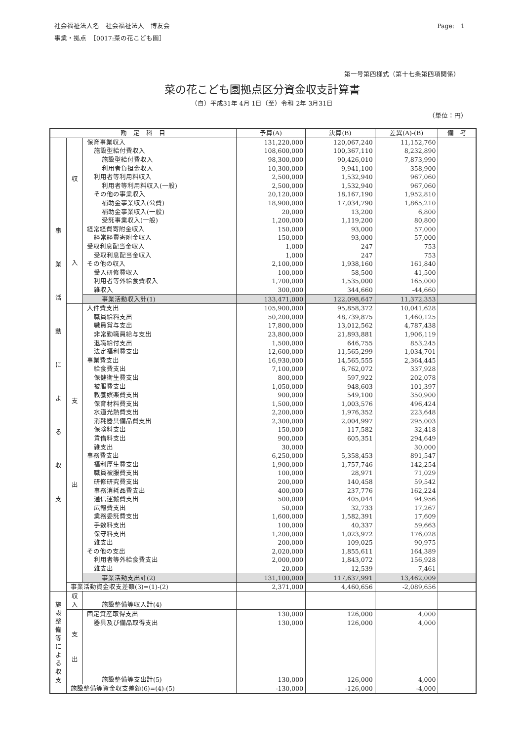社会福祉法人名　社会福祉法人　博友会
事業・拠点　［0017:菜の花こども園］
Page:　1
第一号第四様式（第十七条第四項関係）
菜の花こども園拠点区分資金収支計算書
（自）平成31年 4月 1日（至）令和 2年 3月31日
（単位：円）
| 勘 定 科 目 | | | 予算(A) | 決算(B) | 差異(A)-(B) | 備 考 |
| --- | --- | --- | --- | --- | --- | --- |
| 事 業 活 動 に よ る 収 支 | 収 入 | 保育事業収入 | 131,220,000 | 120,067,240 | 11,152,760 | |
| | | 施設型給付費収入 | 108,600,000 | 100,367,110 | 8,232,890 | |
| | | 施設型給付費収入 | 98,300,000 | 90,426,010 | 7,873,990 | |
| | | 利用者負担金収入 | 10,300,000 | 9,941,100 | 358,900 | |
| | | 利用者等利用料収入 | 2,500,000 | 1,532,940 | 967,060 | |
| | | 利用者等利用料収入(一般) | 2,500,000 | 1,532,940 | 967,060 | |
| | | その他の事業収入 | 20,120,000 | 18,167,190 | 1,952,810 | |
| | | 補助金事業収入(公費) | 18,900,000 | 17,034,790 | 1,865,210 | |
| | | 補助金事業収入(一般) | 20,000 | 13,200 | 6,800 | |
| | | 受託事業収入(一般) | 1,200,000 | 1,119,200 | 80,800 | |
| | | 経常経費寄附金収入 | 150,000 | 93,000 | 57,000 | |
| | | 経常経費寄附金収入 | 150,000 | 93,000 | 57,000 | |
| | | 受取利息配当金収入 | 1,000 | 247 | 753 | |
| | | 受取利息配当金収入 | 1,000 | 247 | 753 | |
| | | その他の収入 | 2,100,000 | 1,938,160 | 161,840 | |
| | | 受入研修費収入 | 100,000 | 58,500 | 41,500 | |
| | | 利用者等外給食費収入 | 1,700,000 | 1,535,000 | 165,000 | |
| | | 雑収入 | 300,000 | 344,660 | -44,660 | |
| | | 事業活動収入計(1) | 133,471,000 | 122,098,647 | 11,372,353 | |
| | 支 出 | 人件費支出 | 105,900,000 | 95,858,372 | 10,041,628 | |
| | | 職員給料支出 | 50,200,000 | 48,739,875 | 1,460,125 | |
| | | 職員賞与支出 | 17,800,000 | 13,012,562 | 4,787,438 | |
| | | 非常勤職員給与支出 | 23,800,000 | 21,893,881 | 1,906,119 | |
| | | 退職給付支出 | 1,500,000 | 646,755 | 853,245 | |
| | | 法定福利費支出 | 12,600,000 | 11,565,299 | 1,034,701 | |
| | | 事業費支出 | 16,930,000 | 14,565,555 | 2,364,445 | |
| | | 給食費支出 | 7,100,000 | 6,762,072 | 337,928 | |
| | | 保健衛生費支出 | 800,000 | 597,922 | 202,078 | |
| | | 被服費支出 | 1,050,000 | 948,603 | 101,397 | |
| | | 教養娯楽費支出 | 900,000 | 549,100 | 350,900 | |
| | | 保育材料費支出 | 1,500,000 | 1,003,576 | 496,424 | |
| | | 水道光熱費支出 | 2,200,000 | 1,976,352 | 223,648 | |
| | | 消耗器具備品費支出 | 2,300,000 | 2,004,997 | 295,003 | |
| | | 保険料支出 | 150,000 | 117,582 | 32,418 | |
| | | 賃借料支出 | 900,000 | 605,351 | 294,649 | |
| | | 雑支出 | 30,000 | | 30,000 | |
| | | 事務費支出 | 6,250,000 | 5,358,453 | 891,547 | |
| | | 福利厚生費支出 | 1,900,000 | 1,757,746 | 142,254 | |
| | | 職員被服費支出 | 100,000 | 28,971 | 71,029 | |
| | | 研修研究費支出 | 200,000 | 140,458 | 59,542 | |
| | | 事務消耗品費支出 | 400,000 | 237,776 | 162,224 | |
| | | 通信運搬費支出 | 500,000 | 405,044 | 94,956 | |
| | | 広報費支出 | 50,000 | 32,733 | 17,267 | |
| | | 業務委託費支出 | 1,600,000 | 1,582,391 | 17,609 | |
| | | 手数料支出 | 100,000 | 40,337 | 59,663 | |
| | | 保守料支出 | 1,200,000 | 1,023,972 | 176,028 | |
| | | 雑支出 | 200,000 | 109,025 | 90,975 | |
| | | その他の支出 | 2,020,000 | 1,855,611 | 164,389 | |
| | | 利用者等外給食費支出 | 2,000,000 | 1,843,072 | 156,928 | |
| | | 雑支出 | 20,000 | 12,539 | 7,461 | |
| | | 事業活動支出計(2) | 131,100,000 | 117,637,991 | 13,462,009 | |
| | 事業活動資金収支差額(3)=(1)-(2) | | 2,371,000 | 4,460,656 | -2,089,656 | |
| 施 設 整 備 等 に よ る 収 支 | 収 入 | | | | | |
| | | 施設整備等収入計(4) | | | | |
| | 支 出 | 固定資産取得支出 | 130,000 | 126,000 | 4,000 | |
| | | 器具及び備品取得支出 | 130,000 | 126,000 | 4,000 | |
| | | 施設整備等支出計(5) | 130,000 | 126,000 | 4,000 | |
| | 施設整備等資金収支差額(6)=(4)-(5) | | -130,000 | -126,000 | -4,000 | |